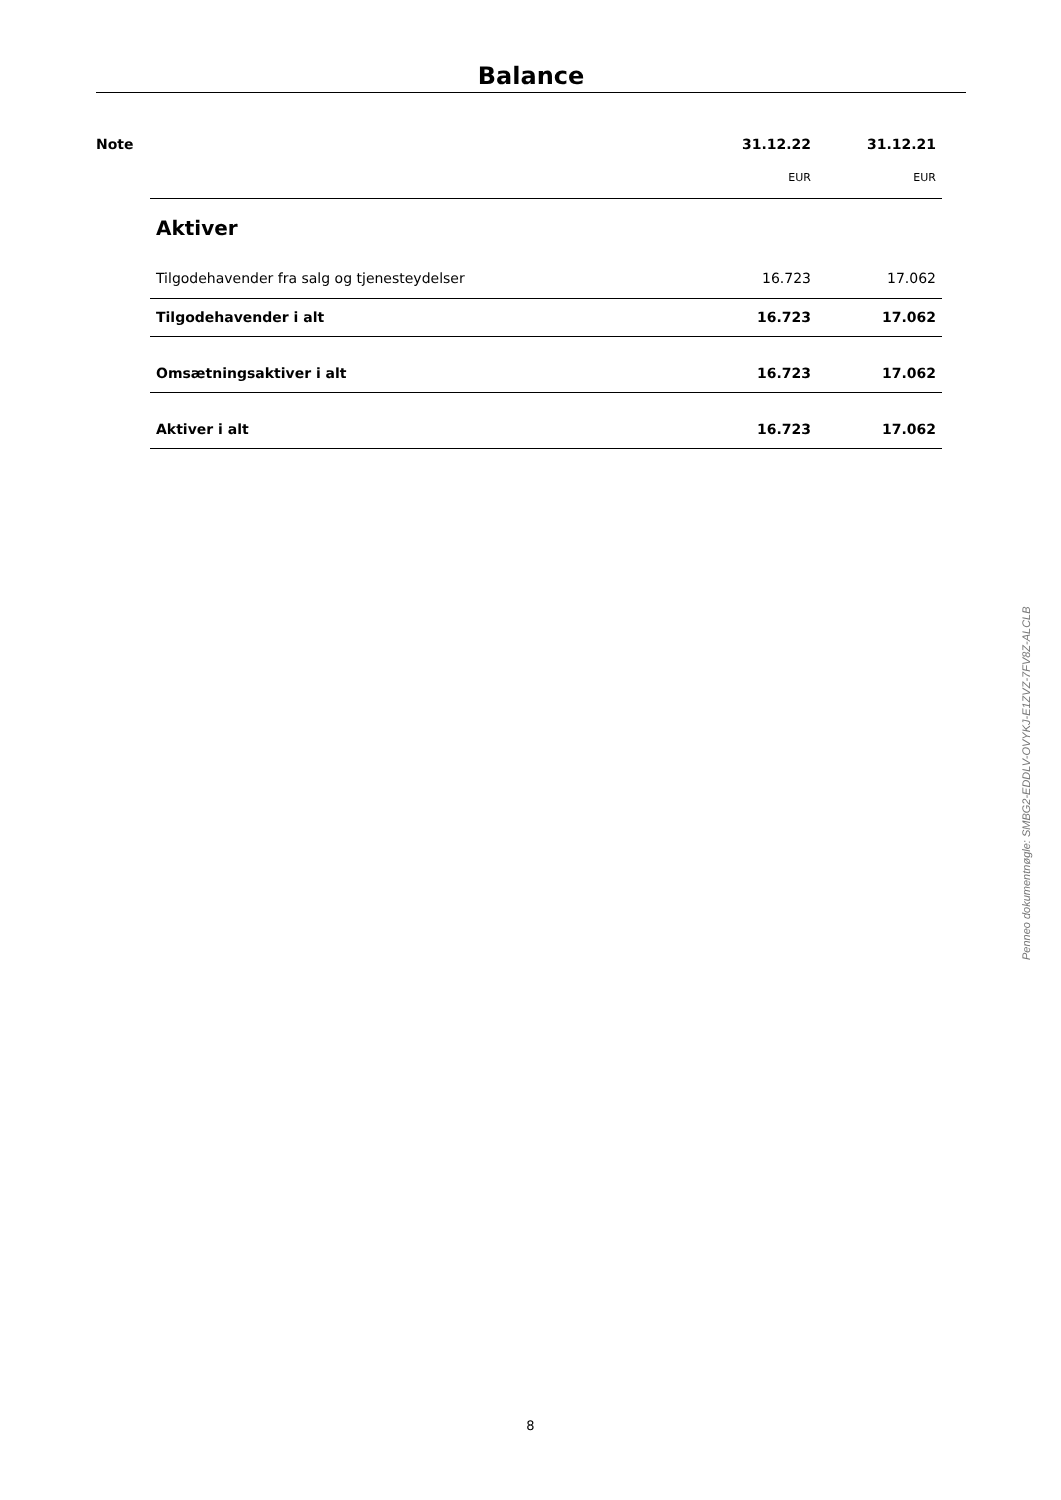Balance
| Note | | 31.12.22 | 31.12.21 |
| --- | --- | --- | --- |
| | | EUR | EUR |
| | Aktiver | | |
| | Tilgodehavender fra salg og tjenesteydelser | 16.723 | 17.062 |
| | Tilgodehavender i alt | 16.723 | 17.062 |
| | Omsætningsaktiver i alt | 16.723 | 17.062 |
| | Aktiver i alt | 16.723 | 17.062 |
Penneo dokumentnøgle: SMBG2-EDDLV-OVYKJ-E1ZVZ-7FV8Z-ALCLB
8